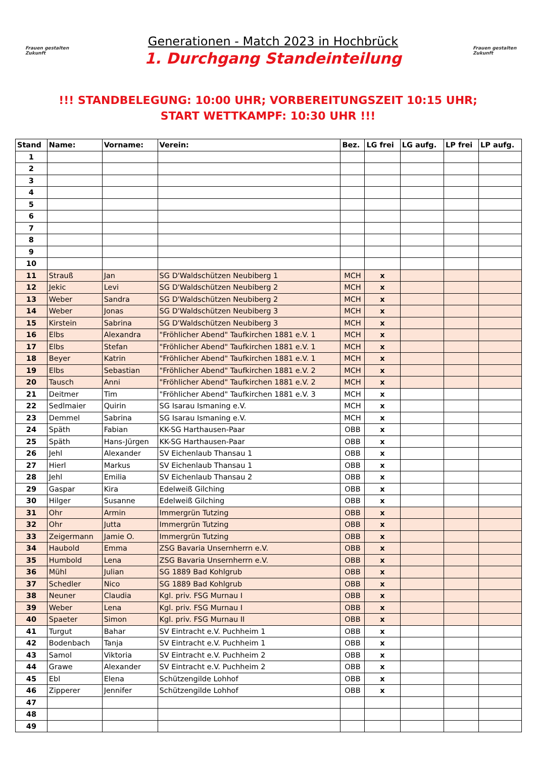Frauen gestalten Zukunft
Generationen - Match 2023 in Hochbrück
1. Durchgang Standeinteilung
Frauen gestalten Zukunft
!!! STANDBELEGUNG: 10:00 UHR; VORBEREITUNGSZEIT 10:15 UHR;
START WETTKAMPF: 10:30 UHR !!!
| Stand | Name: | Vorname: | Verein: | Bez. | LG frei | LG aufg. | LP frei | LP aufg. |
| --- | --- | --- | --- | --- | --- | --- | --- | --- |
| 1 | | | | | | | | |
| 2 | | | | | | | | |
| 3 | | | | | | | | |
| 4 | | | | | | | | |
| 5 | | | | | | | | |
| 6 | | | | | | | | |
| 7 | | | | | | | | |
| 8 | | | | | | | | |
| 9 | | | | | | | | |
| 10 | | | | | | | | |
| 11 | Strauß | Jan | SG D'Waldschützen Neubiberg 1 | MCH | x | | | |
| 12 | Jekic | Levi | SG D'Waldschützen Neubiberg 2 | MCH | x | | | |
| 13 | Weber | Sandra | SG D'Waldschützen Neubiberg 2 | MCH | x | | | |
| 14 | Weber | Jonas | SG D'Waldschützen Neubiberg 3 | MCH | x | | | |
| 15 | Kirstein | Sabrina | SG D'Waldschützen Neubiberg 3 | MCH | x | | | |
| 16 | Elbs | Alexandra | "Fröhlicher Abend" Taufkirchen 1881 e.V. 1 | MCH | x | | | |
| 17 | Elbs | Stefan | "Fröhlicher Abend" Taufkirchen 1881 e.V. 1 | MCH | x | | | |
| 18 | Beyer | Katrin | "Fröhlicher Abend" Taufkirchen 1881 e.V. 1 | MCH | x | | | |
| 19 | Elbs | Sebastian | "Fröhlicher Abend" Taufkirchen 1881 e.V. 2 | MCH | x | | | |
| 20 | Tausch | Anni | "Fröhlicher Abend" Taufkirchen 1881 e.V. 2 | MCH | x | | | |
| 21 | Deitmer | Tim | "Fröhlicher Abend" Taufkirchen 1881 e.V. 3 | MCH | x | | | |
| 22 | Sedlmaier | Quirin | SG Isarau Ismaning e.V. | MCH | x | | | |
| 23 | Demmel | Sabrina | SG Isarau Ismaning e.V. | MCH | x | | | |
| 24 | Späth | Fabian | KK-SG Harthausen-Paar | OBB | x | | | |
| 25 | Späth | Hans-Jürgen | KK-SG Harthausen-Paar | OBB | x | | | |
| 26 | Jehl | Alexander | SV Eichenlaub Thansau 1 | OBB | x | | | |
| 27 | Hierl | Markus | SV Eichenlaub Thansau 1 | OBB | x | | | |
| 28 | Jehl | Emilia | SV Eichenlaub Thansau 2 | OBB | x | | | |
| 29 | Gaspar | Kira | Edelweiß Gilching | OBB | x | | | |
| 30 | Hilger | Susanne | Edelweiß Gilching | OBB | x | | | |
| 31 | Ohr | Armin | Immergrün Tutzing | OBB | x | | | |
| 32 | Ohr | Jutta | Immergrün Tutzing | OBB | x | | | |
| 33 | Zeigermann | Jamie O. | Immergrün Tutzing | OBB | x | | | |
| 34 | Haubold | Emma | ZSG Bavaria Unsernherrn e.V. | OBB | x | | | |
| 35 | Humbold | Lena | ZSG Bavaria Unsernherrn e.V. | OBB | x | | | |
| 36 | Mühl | Julian | SG 1889 Bad Kohlgrub | OBB | x | | | |
| 37 | Schedler | Nico | SG 1889 Bad Kohlgrub | OBB | x | | | |
| 38 | Neuner | Claudia | Kgl. priv. FSG Murnau I | OBB | x | | | |
| 39 | Weber | Lena | Kgl. priv. FSG Murnau I | OBB | x | | | |
| 40 | Spaeter | Simon | Kgl. priv. FSG Murnau II | OBB | x | | | |
| 41 | Turgut | Bahar | SV Eintracht e.V. Puchheim 1 | OBB | x | | | |
| 42 | Bodenbach | Tanja | SV Eintracht e.V. Puchheim 1 | OBB | x | | | |
| 43 | Samol | Viktoria | SV Eintracht e.V. Puchheim 2 | OBB | x | | | |
| 44 | Grawe | Alexander | SV Eintracht e.V. Puchheim 2 | OBB | x | | | |
| 45 | Ebl | Elena | Schützengilde Lohhof | OBB | x | | | |
| 46 | Zipperer | Jennifer | Schützengilde Lohhof | OBB | x | | | |
| 47 | | | | | | | | |
| 48 | | | | | | | | |
| 49 | | | | | | | | |